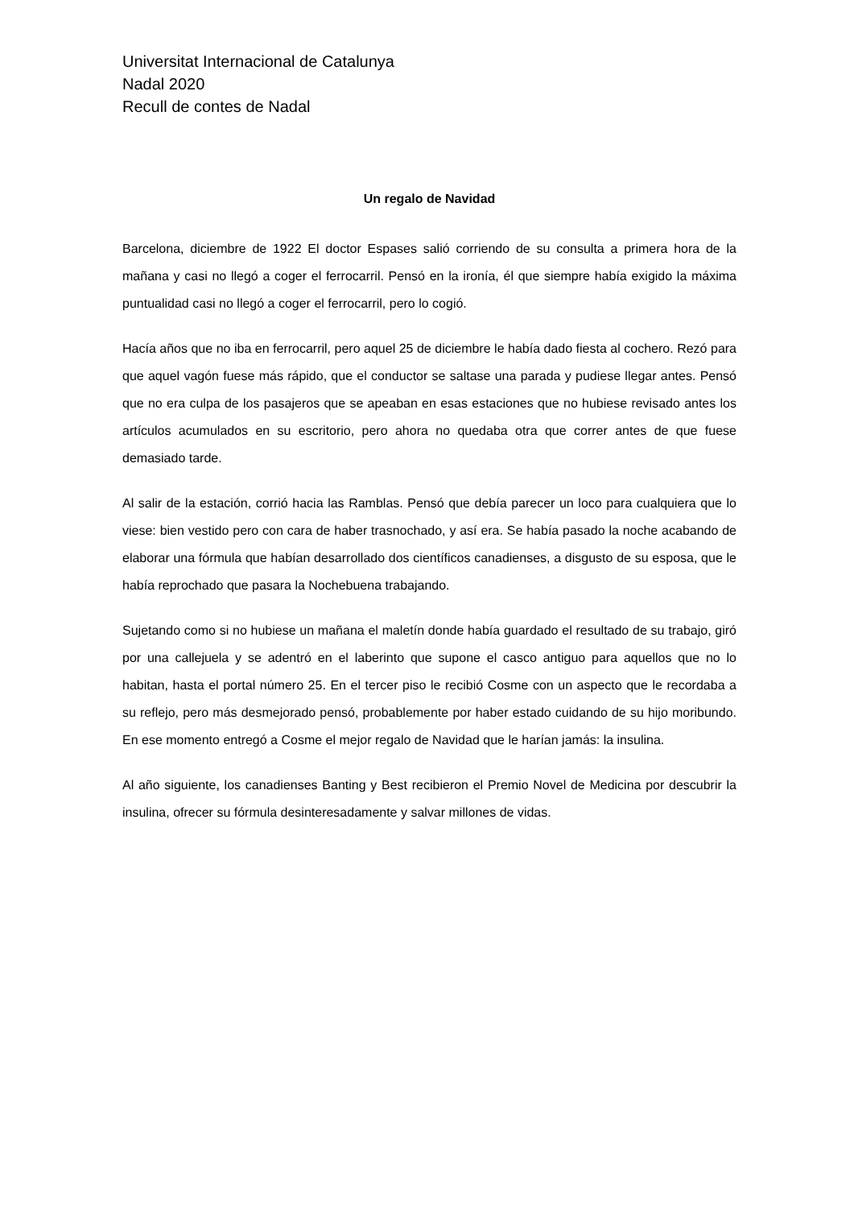Universitat Internacional de Catalunya
Nadal 2020
Recull de contes de Nadal
Un regalo de Navidad
Barcelona, diciembre de 1922 El doctor Espases salió corriendo de su consulta a primera hora de la mañana y casi no llegó a coger el ferrocarril. Pensó en la ironía, él que siempre había exigido la máxima puntualidad casi no llegó a coger el ferrocarril, pero lo cogió.
Hacía años que no iba en ferrocarril, pero aquel 25 de diciembre le había dado fiesta al cochero. Rezó para que aquel vagón fuese más rápido, que el conductor se saltase una parada y pudiese llegar antes. Pensó que no era culpa de los pasajeros que se apeaban en esas estaciones que no hubiese revisado antes los artículos acumulados en su escritorio, pero ahora no quedaba otra que correr antes de que fuese demasiado tarde.
Al salir de la estación, corrió hacia las Ramblas. Pensó que debía parecer un loco para cualquiera que lo viese: bien vestido pero con cara de haber trasnochado, y así era. Se había pasado la noche acabando de elaborar una fórmula que habían desarrollado dos científicos canadienses, a disgusto de su esposa, que le había reprochado que pasara la Nochebuena trabajando.
Sujetando como si no hubiese un mañana el maletín donde había guardado el resultado de su trabajo, giró por una callejuela y se adentró en el laberinto que supone el casco antiguo para aquellos que no lo habitan, hasta el portal número 25. En el tercer piso le recibió Cosme con un aspecto que le recordaba a su reflejo, pero más desmejorado pensó, probablemente por haber estado cuidando de su hijo moribundo. En ese momento entregó a Cosme el mejor regalo de Navidad que le harían jamás: la insulina.
Al año siguiente, los canadienses Banting y Best recibieron el Premio Novel de Medicina por descubrir la insulina, ofrecer su fórmula desinteresadamente y salvar millones de vidas.